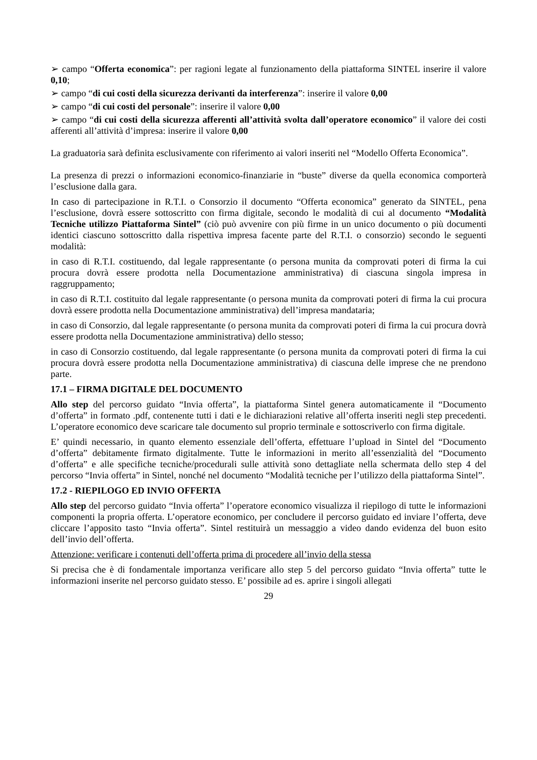➢ campo “Offerta economica”: per ragioni legate al funzionamento della piattaforma SINTEL inserire il valore 0,10;
➢ campo “di cui costi della sicurezza derivanti da interferenza”: inserire il valore 0,00
➢ campo “di cui costi del personale”: inserire il valore 0,00
➢ campo “di cui costi della sicurezza afferenti all’attività svolta dall’operatore economico” il valore dei costi afferenti all’attività d’impresa: inserire il valore 0,00
La graduatoria sarà definita esclusivamente con riferimento ai valori inseriti nel “Modello Offerta Economica”.
La presenza di prezzi o informazioni economico-finanziarie in “buste” diverse da quella economica comporterà l’esclusione dalla gara.
In caso di partecipazione in R.T.I. o Consorzio il documento “Offerta economica” generato da SINTEL, pena l’esclusione, dovrà essere sottoscritto con firma digitale, secondo le modalità di cui al documento “Modalità Tecniche utilizzo Piattaforma Sintel” (ciò può avvenire con più firme in un unico documento o più documenti identici ciascuno sottoscritto dalla rispettiva impresa facente parte del R.T.I. o consorzio) secondo le seguenti modalità:
in caso di R.T.I. costituendo, dal legale rappresentante (o persona munita da comprovati poteri di firma la cui procura dovrà essere prodotta nella Documentazione amministrativa) di ciascuna singola impresa in raggruppamento;
in caso di R.T.I. costituito dal legale rappresentante (o persona munita da comprovati poteri di firma la cui procura dovrà essere prodotta nella Documentazione amministrativa) dell’impresa mandataria;
in caso di Consorzio, dal legale rappresentante (o persona munita da comprovati poteri di firma la cui procura dovrà essere prodotta nella Documentazione amministrativa) dello stesso;
in caso di Consorzio costituendo, dal legale rappresentante (o persona munita da comprovati poteri di firma la cui procura dovrà essere prodotta nella Documentazione amministrativa) di ciascuna delle imprese che ne prendono parte.
17.1 – FIRMA DIGITALE DEL DOCUMENTO
Allo step del percorso guidato “Invia offerta”, la piattaforma Sintel genera automaticamente il “Documento d’offerta” in formato .pdf, contenente tutti i dati e le dichiarazioni relative all’offerta inseriti negli step precedenti. L’operatore economico deve scaricare tale documento sul proprio terminale e sottoscriverlo con firma digitale.
E’ quindi necessario, in quanto elemento essenziale dell’offerta, effettuare l’upload in Sintel del “Documento d’offerta” debitamente firmato digitalmente. Tutte le informazioni in merito all’essenzialità del “Documento d’offerta” e alle specifiche tecniche/procedurali sulle attività sono dettagliate nella schermata dello step 4 del percorso “Invia offerta” in Sintel, nonché nel documento “Modalità tecniche per l’utilizzo della piattaforma Sintel”.
17.2 - RIEPILOGO ED INVIO OFFERTA
Allo step del percorso guidato “Invia offerta” l’operatore economico visualizza il riepilogo di tutte le informazioni componenti la propria offerta. L’operatore economico, per concludere il percorso guidato ed inviare l’offerta, deve cliccare l’apposito tasto “Invia offerta”. Sintel restituirà un messaggio a video dando evidenza del buon esito dell’invio dell’offerta.
Attenzione: verificare i contenuti dell’offerta prima di procedere all’invio della stessa
Si precisa che è di fondamentale importanza verificare allo step 5 del percorso guidato “Invia offerta” tutte le informazioni inserite nel percorso guidato stesso. E’ possibile ad es. aprire i singoli allegati
29